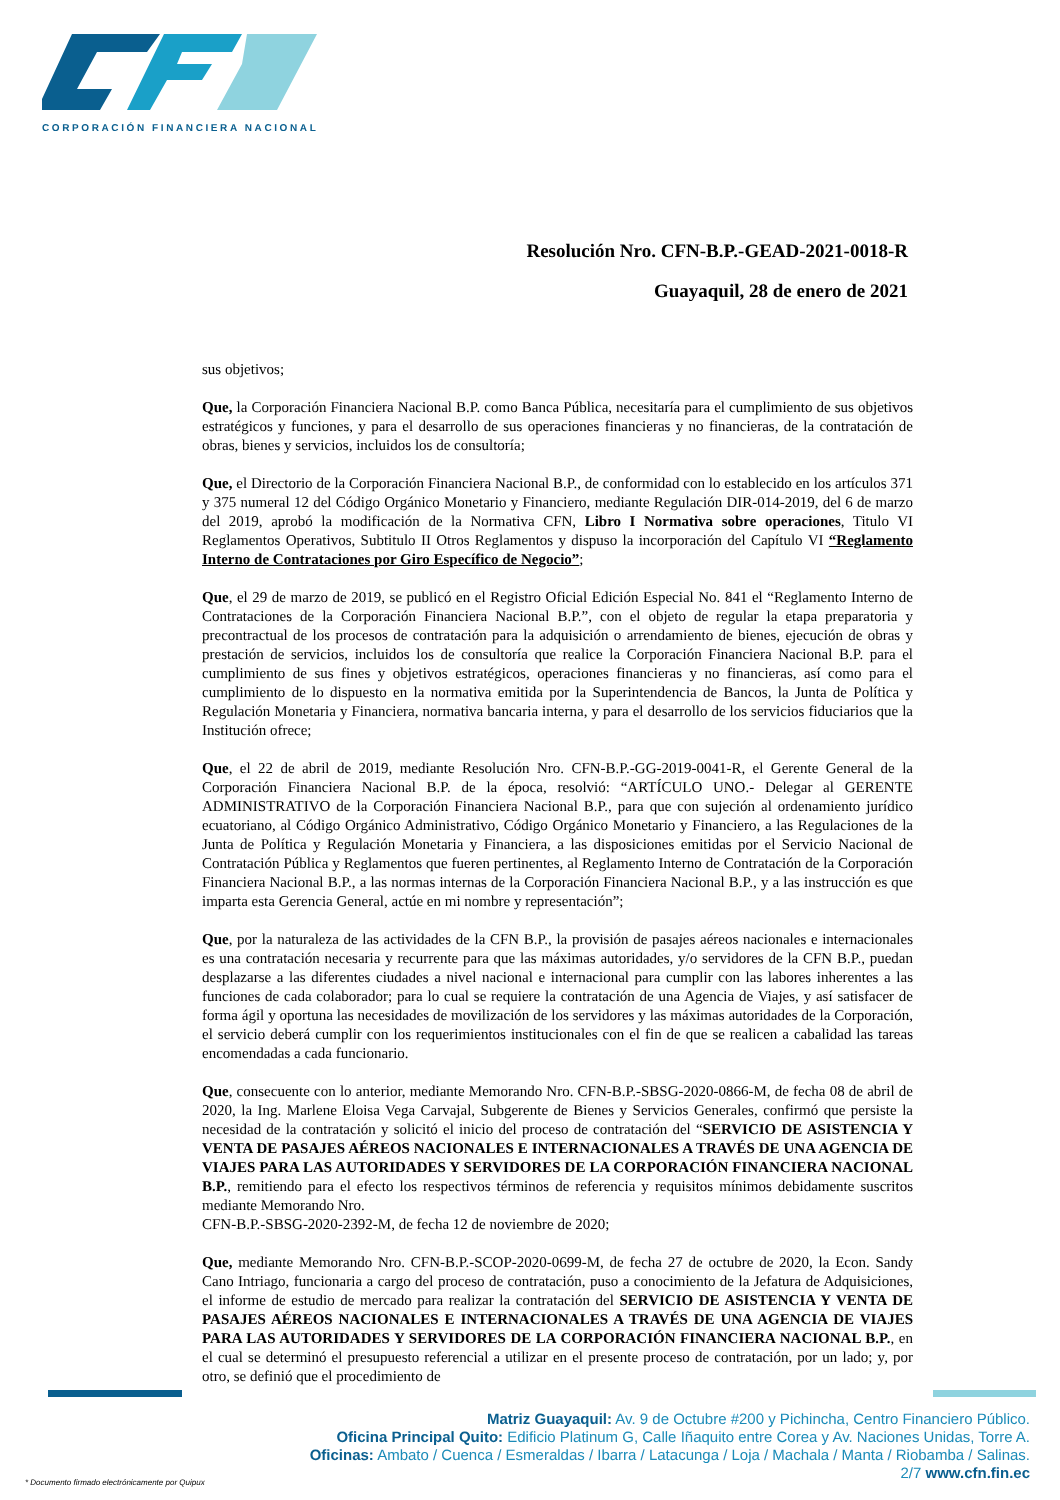CORPORACIÓN FINANCIERA NACIONAL
Resolución Nro. CFN-B.P.-GEAD-2021-0018-R
Guayaquil, 28 de enero de 2021
sus objetivos;
Que, la Corporación Financiera Nacional B.P. como Banca Pública, necesitaría para el cumplimiento de sus objetivos estratégicos y funciones, y para el desarrollo de sus operaciones financieras y no financieras, de la contratación de obras, bienes y servicios, incluidos los de consultoría;
Que, el Directorio de la Corporación Financiera Nacional B.P., de conformidad con lo establecido en los artículos 371 y 375 numeral 12 del Código Orgánico Monetario y Financiero, mediante Regulación DIR-014-2019, del 6 de marzo del 2019, aprobó la modificación de la Normativa CFN, Libro I Normativa sobre operaciones, Titulo VI Reglamentos Operativos, Subtitulo II Otros Reglamentos y dispuso la incorporación del Capítulo VI “Reglamento Interno de Contrataciones por Giro Específico de Negocio”;
Que, el 29 de marzo de 2019, se publicó en el Registro Oficial Edición Especial No. 841 el “Reglamento Interno de Contrataciones de la Corporación Financiera Nacional B.P.”, con el objeto de regular la etapa preparatoria y precontractual de los procesos de contratación para la adquisición o arrendamiento de bienes, ejecución de obras y prestación de servicios, incluidos los de consultoría que realice la Corporación Financiera Nacional B.P. para el cumplimiento de sus fines y objetivos estratégicos, operaciones financieras y no financieras, así como para el cumplimiento de lo dispuesto en la normativa emitida por la Superintendencia de Bancos, la Junta de Política y Regulación Monetaria y Financiera, normativa bancaria interna, y para el desarrollo de los servicios fiduciarios que la Institución ofrece;
Que, el 22 de abril de 2019, mediante Resolución Nro. CFN-B.P.-GG-2019-0041-R, el Gerente General de la Corporación Financiera Nacional B.P. de la época, resolvió: “ARTÍCULO UNO.- Delegar al GERENTE ADMINISTRATIVO de la Corporación Financiera Nacional B.P., para que con sujeción al ordenamiento jurídico ecuatoriano, al Código Orgánico Administrativo, Código Orgánico Monetario y Financiero, a las Regulaciones de la Junta de Política y Regulación Monetaria y Financiera, a las disposiciones emitidas por el Servicio Nacional de Contratación Pública y Reglamentos que fueren pertinentes, al Reglamento Interno de Contratación de la Corporación Financiera Nacional B.P., a las normas internas de la Corporación Financiera Nacional B.P., y a las instrucción es que imparta esta Gerencia General, actúe en mi nombre y representación”;
Que, por la naturaleza de las actividades de la CFN B.P., la provisión de pasajes aéreos nacionales e internacionales es una contratación necesaria y recurrente para que las máximas autoridades, y/o servidores de la CFN B.P., puedan desplazarse a las diferentes ciudades a nivel nacional e internacional para cumplir con las labores inherentes a las funciones de cada colaborador; para lo cual se requiere la contratación de una Agencia de Viajes, y así satisfacer de forma ágil y oportuna las necesidades de movilización de los servidores y las máximas autoridades de la Corporación, el servicio deberá cumplir con los requerimientos institucionales con el fin de que se realicen a cabalidad las tareas encomendadas a cada funcionario.
Que, consecuente con lo anterior, mediante Memorando Nro. CFN-B.P.-SBSG-2020-0866-M, de fecha 08 de abril de 2020, la Ing. Marlene Eloisa Vega Carvajal, Subgerente de Bienes y Servicios Generales, confirmó que persiste la necesidad de la contratación y solicitó el inicio del proceso de contratación del “SERVICIO DE ASISTENCIA Y VENTA DE PASAJES AÉREOS NACIONALES E INTERNACIONALES A TRAVÉS DE UNA AGENCIA DE VIAJES PARA LAS AUTORIDADES Y SERVIDORES DE LA CORPORACIÓN FINANCIERA NACIONAL B.P., remitiendo para el efecto los respectivos términos de referencia y requisitos mínimos debidamente suscritos mediante Memorando Nro.
CFN-B.P.-SBSG-2020-2392-M, de fecha 12 de noviembre de 2020;
Que, mediante Memorando Nro. CFN-B.P.-SCOP-2020-0699-M, de fecha 27 de octubre de 2020, la Econ. Sandy Cano Intriago, funcionaria a cargo del proceso de contratación, puso a conocimiento de la Jefatura de Adquisiciones, el informe de estudio de mercado para realizar la contratación del SERVICIO DE ASISTENCIA Y VENTA DE PASAJES AÉREOS NACIONALES E INTERNACIONALES A TRAVÉS DE UNA AGENCIA DE VIAJES PARA LAS AUTORIDADES Y SERVIDORES DE LA CORPORACIÓN FINANCIERA NACIONAL B.P., en el cual se determinó el presupuesto referencial a utilizar en el presente proceso de contratación, por un lado; y, por otro, se definió que el procedimiento de
Matriz Guayaquil: Av. 9 de Octubre #200 y Pichincha, Centro Financiero Público.
Oficina Principal Quito: Edificio Platinum G, Calle Iñaquito entre Corea y Av. Naciones Unidas, Torre A.
Oficinas: Ambato / Cuenca / Esmeraldas / Ibarra / Latacunga / Loja / Machala / Manta / Riobamba / Salinas.
2/7 www.cfn.fin.ec
* Documento firmado electrónicamente por Quipux